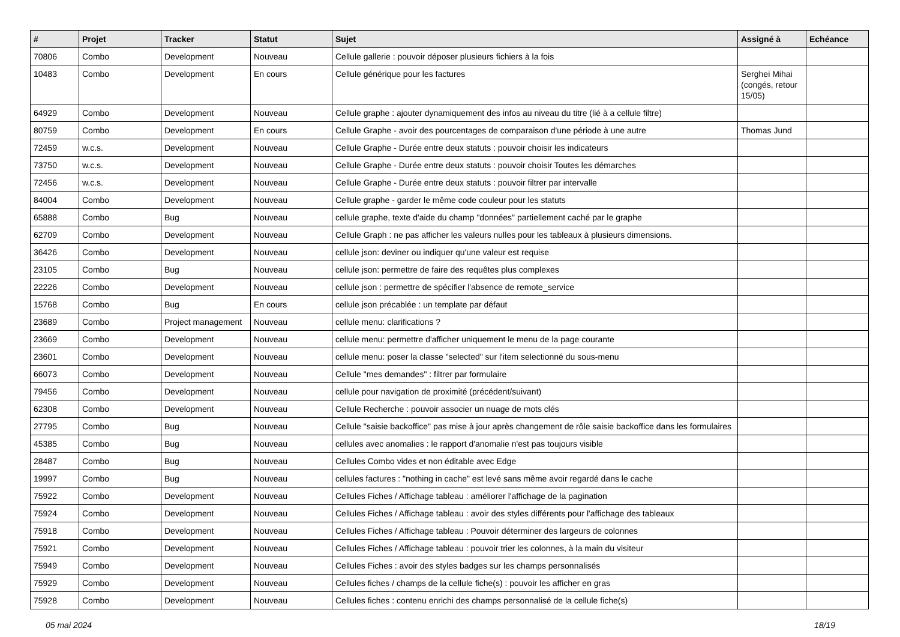| # | Projet | Tracker | Statut | Sujet | Assigné à | Echéance |
| --- | --- | --- | --- | --- | --- | --- |
| 70806 | Combo | Development | Nouveau | Cellule gallerie : pouvoir déposer plusieurs fichiers à la fois | | |
| 10483 | Combo | Development | En cours | Cellule générique pour les factures | Serghei Mihai (congés, retour 15/05) | |
| 64929 | Combo | Development | Nouveau | Cellule graphe : ajouter dynamiquement des infos au niveau du titre (lié à a cellule filtre) | | |
| 80759 | Combo | Development | En cours | Cellule Graphe - avoir des pourcentages de comparaison d'une période à une autre | Thomas Jund | |
| 72459 | w.c.s. | Development | Nouveau | Cellule Graphe - Durée entre deux statuts : pouvoir choisir les indicateurs | | |
| 73750 | w.c.s. | Development | Nouveau | Cellule Graphe - Durée entre deux statuts : pouvoir choisir Toutes les démarches | | |
| 72456 | w.c.s. | Development | Nouveau | Cellule Graphe - Durée entre deux statuts : pouvoir filtrer par intervalle | | |
| 84004 | Combo | Development | Nouveau | Cellule graphe - garder le même code couleur pour les statuts | | |
| 65888 | Combo | Bug | Nouveau | cellule graphe, texte d'aide du champ "données" partiellement caché par le graphe | | |
| 62709 | Combo | Development | Nouveau | Cellule Graph : ne pas afficher les valeurs nulles pour les tableaux à plusieurs dimensions. | | |
| 36426 | Combo | Development | Nouveau | cellule json: deviner ou indiquer qu'une valeur est requise | | |
| 23105 | Combo | Bug | Nouveau | cellule json: permettre de faire des requêtes plus complexes | | |
| 22226 | Combo | Development | Nouveau | cellule json : permettre de spécifier l'absence de remote_service | | |
| 15768 | Combo | Bug | En cours | cellule json précablée : un template par défaut | | |
| 23689 | Combo | Project management | Nouveau | cellule menu: clarifications ? | | |
| 23669 | Combo | Development | Nouveau | cellule menu: permettre d'afficher uniquement le menu de la page courante | | |
| 23601 | Combo | Development | Nouveau | cellule menu: poser la classe "selected" sur l'item selectionné du sous-menu | | |
| 66073 | Combo | Development | Nouveau | Cellule "mes demandes" : filtrer par formulaire | | |
| 79456 | Combo | Development | Nouveau | cellule pour navigation de proximité (précédent/suivant) | | |
| 62308 | Combo | Development | Nouveau | Cellule Recherche : pouvoir associer un nuage de mots clés | | |
| 27795 | Combo | Bug | Nouveau | Cellule "saisie backoffice" pas mise à jour après changement de rôle saisie backoffice dans les formulaires | | |
| 45385 | Combo | Bug | Nouveau | cellules avec anomalies : le rapport d'anomalie n'est pas toujours visible | | |
| 28487 | Combo | Bug | Nouveau | Cellules Combo vides et non éditable avec Edge | | |
| 19997 | Combo | Bug | Nouveau | cellules factures : "nothing in cache" est levé sans même avoir regardé dans le cache | | |
| 75922 | Combo | Development | Nouveau | Cellules Fiches / Affichage tableau : améliorer l'affichage de la pagination | | |
| 75924 | Combo | Development | Nouveau | Cellules Fiches / Affichage tableau : avoir des styles différents pour l'affichage des tableaux | | |
| 75918 | Combo | Development | Nouveau | Cellules Fiches / Affichage tableau : Pouvoir déterminer des largeurs de colonnes | | |
| 75921 | Combo | Development | Nouveau | Cellules Fiches / Affichage tableau : pouvoir trier les colonnes, à la main du visiteur | | |
| 75949 | Combo | Development | Nouveau | Cellules Fiches : avoir des styles badges sur les champs personnalisés | | |
| 75929 | Combo | Development | Nouveau | Cellules fiches / champs de la cellule fiche(s) : pouvoir les afficher en gras | | |
| 75928 | Combo | Development | Nouveau | Cellules fiches : contenu enrichi des champs personnalisé de la cellule fiche(s) | | |
05 mai 2024 18/19